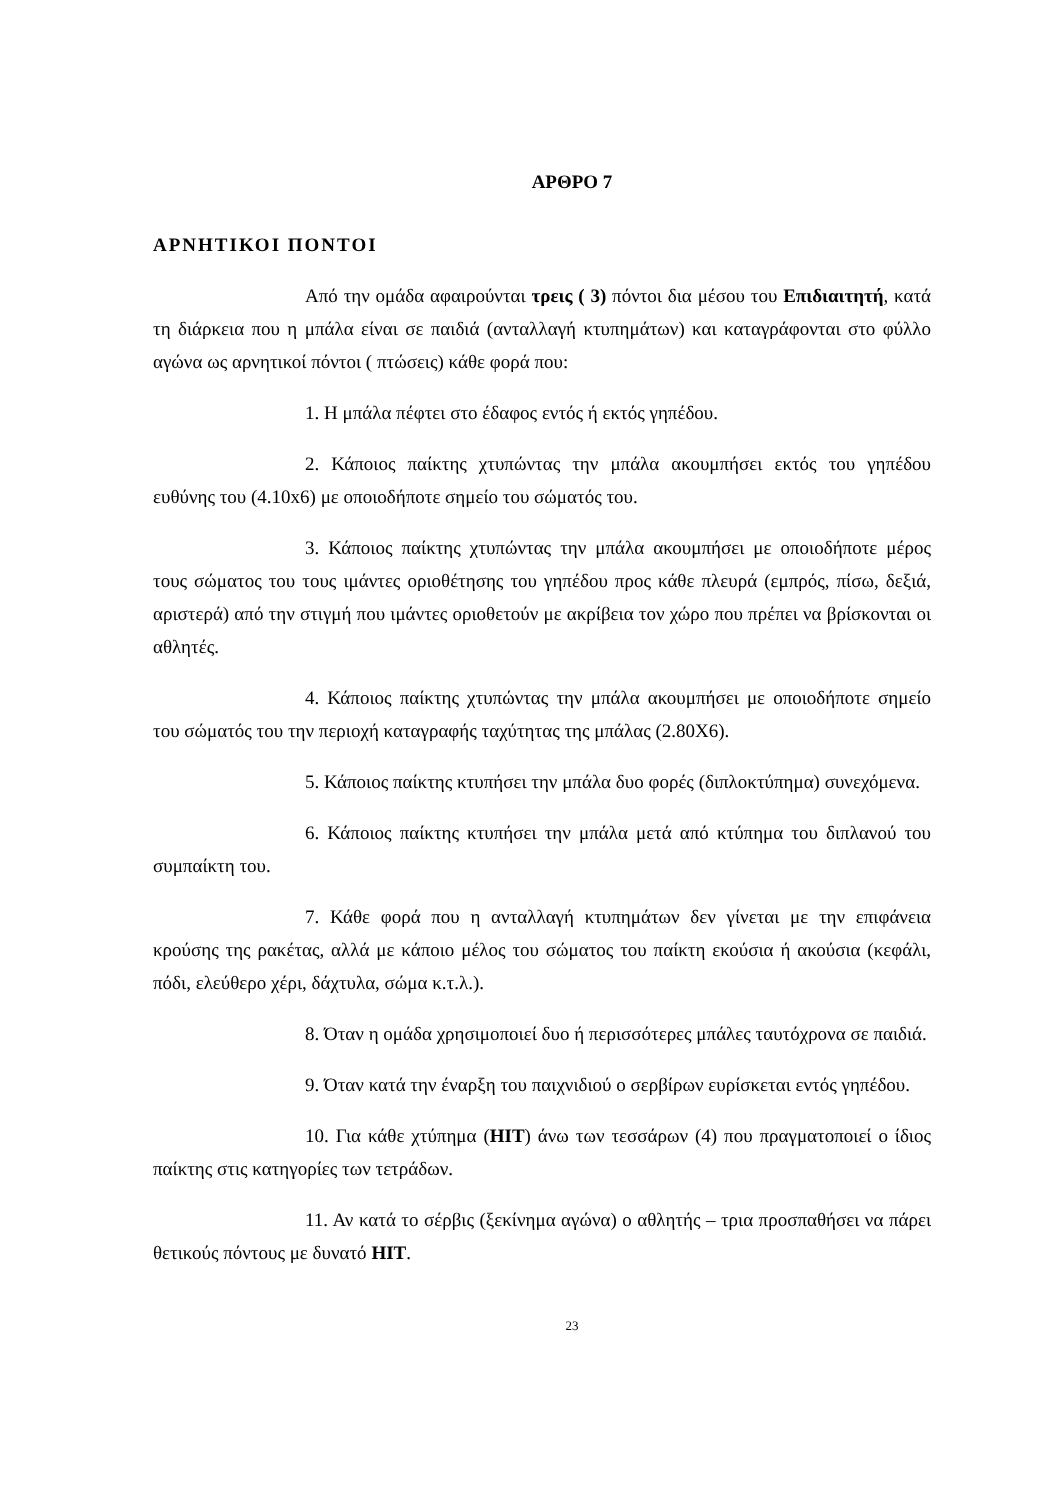ΑΡΘΡΟ 7
ΑΡΝΗΤΙΚΟΙ ΠΟΝΤΟΙ
Από την ομάδα αφαιρούνται τρεις ( 3) πόντοι δια μέσου του Επιδιαιτητή, κατά τη διάρκεια που η μπάλα είναι σε παιδιά (ανταλλαγή κτυπημάτων) και καταγράφονται στο φύλλο αγώνα ως αρνητικοί πόντοι ( πτώσεις) κάθε φορά που:
1. Η μπάλα πέφτει στο έδαφος εντός ή εκτός γηπέδου.
2. Κάποιος παίκτης χτυπώντας την μπάλα ακουμπήσει εκτός του γηπέδου ευθύνης του (4.10x6) με οποιοδήποτε σημείο του σώματός του.
3. Κάποιος παίκτης χτυπώντας την μπάλα ακουμπήσει με οποιοδήποτε μέρος τους σώματος του τους ιμάντες οριοθέτησης του γηπέδου προς κάθε πλευρά (εμπρός, πίσω, δεξιά, αριστερά) από την στιγμή που ιμάντες οριοθετούν με ακρίβεια τον χώρο που πρέπει να βρίσκονται οι αθλητές.
4. Κάποιος παίκτης χτυπώντας την μπάλα ακουμπήσει με οποιοδήποτε σημείο του σώματός του την περιοχή καταγραφής ταχύτητας της μπάλας (2.80Χ6).
5. Κάποιος παίκτης κτυπήσει την μπάλα δυο φορές (διπλοκτύπημα) συνεχόμενα.
6. Κάποιος παίκτης κτυπήσει την μπάλα μετά από κτύπημα του διπλανού του συμπαίκτη του.
7. Κάθε φορά που η ανταλλαγή κτυπημάτων δεν γίνεται με την επιφάνεια κρούσης της ρακέτας, αλλά με κάποιο μέλος του σώματος του παίκτη εκούσια ή ακούσια (κεφάλι, πόδι, ελεύθερο χέρι, δάχτυλα, σώμα κ.τ.λ.).
8. Όταν η ομάδα χρησιμοποιεί δυο ή περισσότερες μπάλες ταυτόχρονα σε παιδιά.
9. Όταν κατά την έναρξη του παιχνιδιού ο σερβίρων ευρίσκεται εντός γηπέδου.
10. Για κάθε χτύπημα (HIT) άνω των τεσσάρων (4) που πραγματοποιεί ο ίδιος παίκτης στις κατηγορίες των τετράδων.
11. Αν κατά το σέρβις (ξεκίνημα αγώνα) ο αθλητής – τρια προσπαθήσει να πάρει θετικούς πόντους με δυνατό HIT.
23